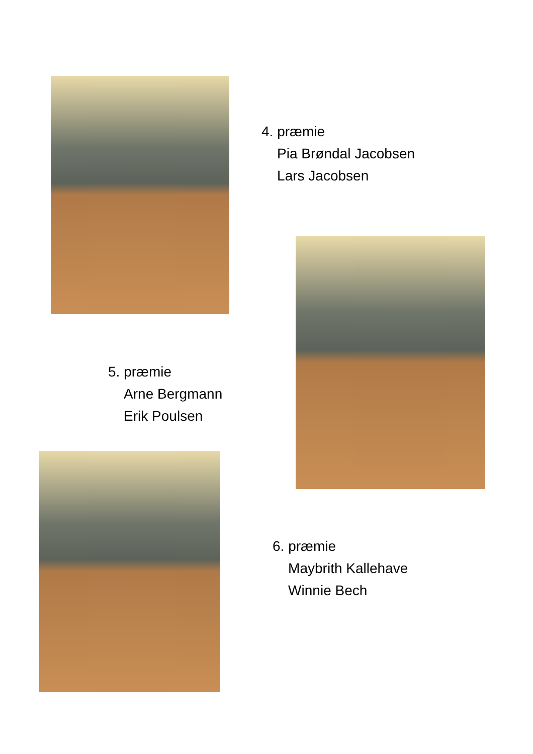4. præmie
Pia Brøndal Jacobsen
Lars Jacobsen
5. præmie
Arne Bergmann
Erik Poulsen
6. præmie
Maybrith Kallehave
Winnie Bech